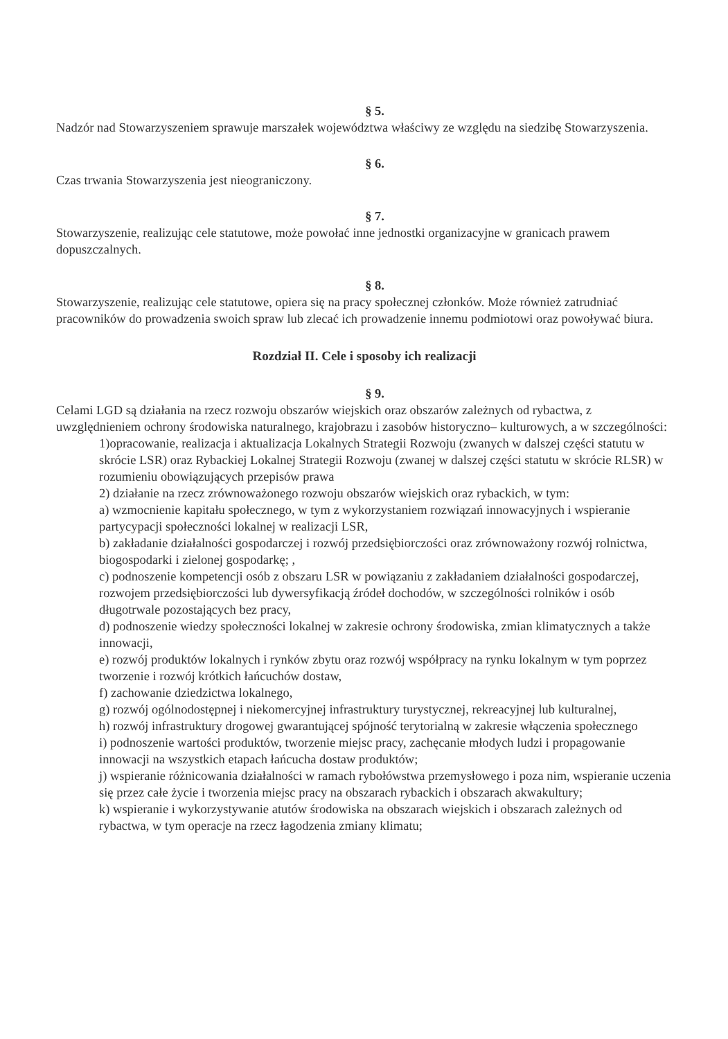§ 5.
Nadzór nad Stowarzyszeniem sprawuje marszałek województwa właściwy ze względu na siedzibę Stowarzyszenia.
§ 6.
Czas trwania Stowarzyszenia jest nieograniczony.
§ 7.
Stowarzyszenie, realizując cele statutowe, może powołać inne jednostki organizacyjne w granicach prawem dopuszczalnych.
§ 8.
Stowarzyszenie, realizując cele statutowe, opiera się na pracy społecznej członków. Może również zatrudniać pracowników do prowadzenia swoich spraw lub zlecać ich prowadzenie innemu podmiotowi oraz powoływać biura.
Rozdział II. Cele i sposoby ich realizacji
§ 9.
Celami LGD są działania na rzecz rozwoju obszarów wiejskich oraz obszarów zależnych od rybactwa, z uwzględnieniem ochrony środowiska naturalnego, krajobrazu i zasobów historyczno– kulturowych, a w szczególności:
1)opracowanie, realizacja i aktualizacja Lokalnych Strategii Rozwoju (zwanych w dalszej części statutu w skrócie LSR) oraz Rybackiej Lokalnej Strategii Rozwoju (zwanej w dalszej części statutu w skrócie RLSR) w rozumieniu obowiązujących przepisów prawa
2) działanie na rzecz zrównoważonego rozwoju obszarów wiejskich oraz rybackich, w tym:
a) wzmocnienie kapitału społecznego, w tym z wykorzystaniem rozwiązań innowacyjnych i wspieranie partycypacji społeczności lokalnej w realizacji LSR,
b) zakładanie działalności gospodarczej i rozwój przedsiębiorczości oraz zrównoważony rozwój rolnictwa, biogospodarki i zielonej gospodarkę; ,
c) podnoszenie kompetencji osób z obszaru LSR w powiązaniu z zakładaniem działalności gospodarczej, rozwojem przedsiębiorczości lub dywersyfikacją źródeł dochodów, w szczególności rolników i osób długotrwale pozostających bez pracy,
d) podnoszenie wiedzy społeczności lokalnej w zakresie ochrony środowiska, zmian klimatycznych a także innowacji,
e) rozwój produktów lokalnych i rynków zbytu oraz rozwój współpracy na rynku lokalnym w tym poprzez tworzenie i rozwój krótkich łańcuchów dostaw,
f) zachowanie dziedzictwa lokalnego,
g) rozwój ogólnodostępnej i niekomercyjnej infrastruktury turystycznej, rekreacyjnej lub kulturalnej,
h) rozwój infrastruktury drogowej gwarantującej spójność terytorialną w zakresie włączenia społecznego
i) podnoszenie wartości produktów, tworzenie miejsc pracy, zachęcanie młodych ludzi i propagowanie innowacji na wszystkich etapach łańcucha dostaw produktów;
j) wspieranie różnicowania działalności w ramach rybołówstwa przemysłowego i poza nim, wspieranie uczenia się przez całe życie i tworzenia miejsc pracy na obszarach rybackich i obszarach akwakultury;
k) wspieranie i wykorzystywanie atutów środowiska na obszarach wiejskich i obszarach zależnych od rybactwa, w tym operacje na rzecz łagodzenia zmiany klimatu;